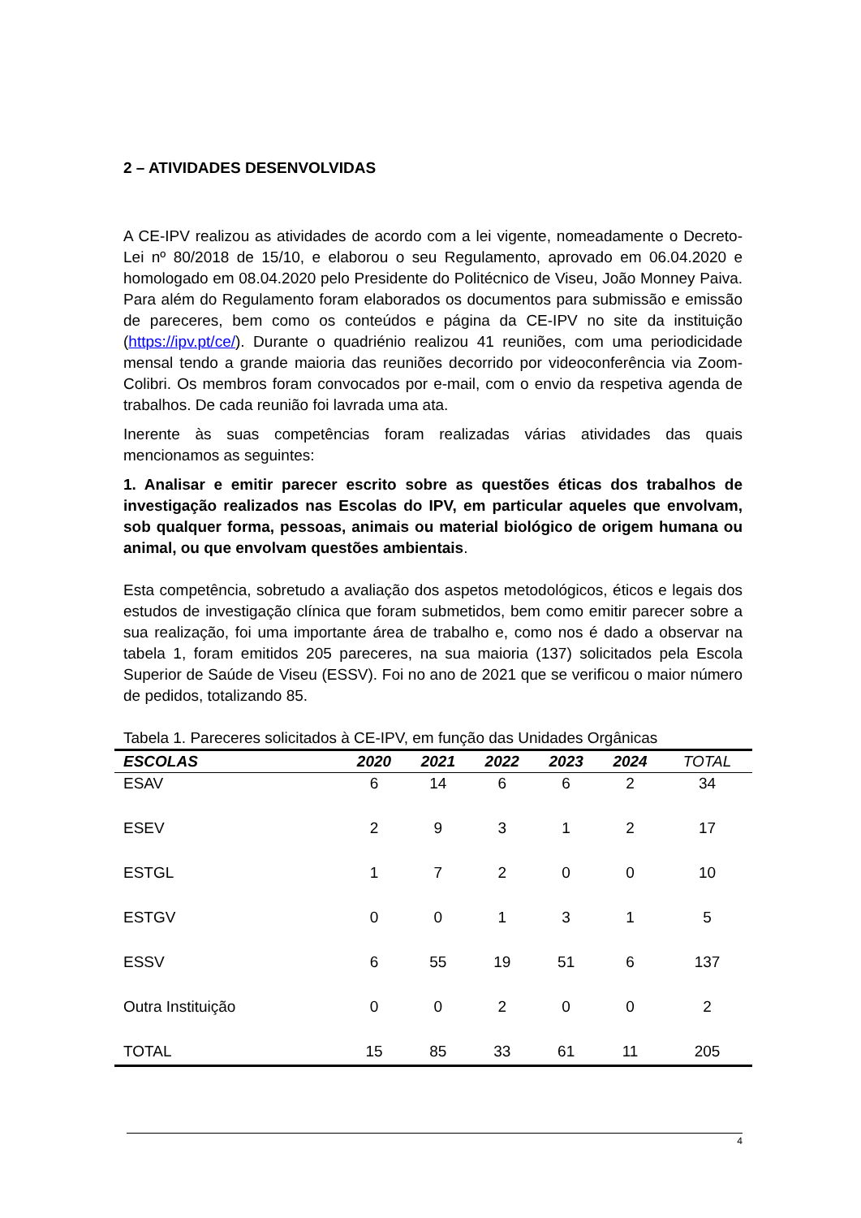2 – ATIVIDADES DESENVOLVIDAS
A CE-IPV realizou as atividades de acordo com a lei vigente, nomeadamente o Decreto-Lei nº 80/2018 de 15/10, e elaborou o seu Regulamento, aprovado em 06.04.2020 e homologado em 08.04.2020 pelo Presidente do Politécnico de Viseu, João Monney Paiva. Para além do Regulamento foram elaborados os documentos para submissão e emissão de pareceres, bem como os conteúdos e página da CE-IPV no site da instituição (https://ipv.pt/ce/). Durante o quadriénio realizou 41 reuniões, com uma periodicidade mensal tendo a grande maioria das reuniões decorrido por videoconferência via Zoom-Colibri. Os membros foram convocados por e-mail, com o envio da respetiva agenda de trabalhos. De cada reunião foi lavrada uma ata.
Inerente às suas competências foram realizadas várias atividades das quais mencionamos as seguintes:
1. Analisar e emitir parecer escrito sobre as questões éticas dos trabalhos de investigação realizados nas Escolas do IPV, em particular aqueles que envolvam, sob qualquer forma, pessoas, animais ou material biológico de origem humana ou animal, ou que envolvam questões ambientais.
Esta competência, sobretudo a avaliação dos aspetos metodológicos, éticos e legais dos estudos de investigação clínica que foram submetidos, bem como emitir parecer sobre a sua realização, foi uma importante área de trabalho e, como nos é dado a observar na tabela 1, foram emitidos 205 pareceres, na sua maioria (137) solicitados pela Escola Superior de Saúde de Viseu (ESSV). Foi no ano de 2021 que se verificou o maior número de pedidos, totalizando 85.
Tabela 1. Pareceres solicitados à CE-IPV, em função das Unidades Orgânicas
| ESCOLAS | 2020 | 2021 | 2022 | 2023 | 2024 | TOTAL |
| --- | --- | --- | --- | --- | --- | --- |
| ESAV | 6 | 14 | 6 | 6 | 2 | 34 |
| ESEV | 2 | 9 | 3 | 1 | 2 | 17 |
| ESTGL | 1 | 7 | 2 | 0 | 0 | 10 |
| ESTGV | 0 | 0 | 1 | 3 | 1 | 5 |
| ESSV | 6 | 55 | 19 | 51 | 6 | 137 |
| Outra Instituição | 0 | 0 | 2 | 0 | 0 | 2 |
| TOTAL | 15 | 85 | 33 | 61 | 11 | 205 |
4